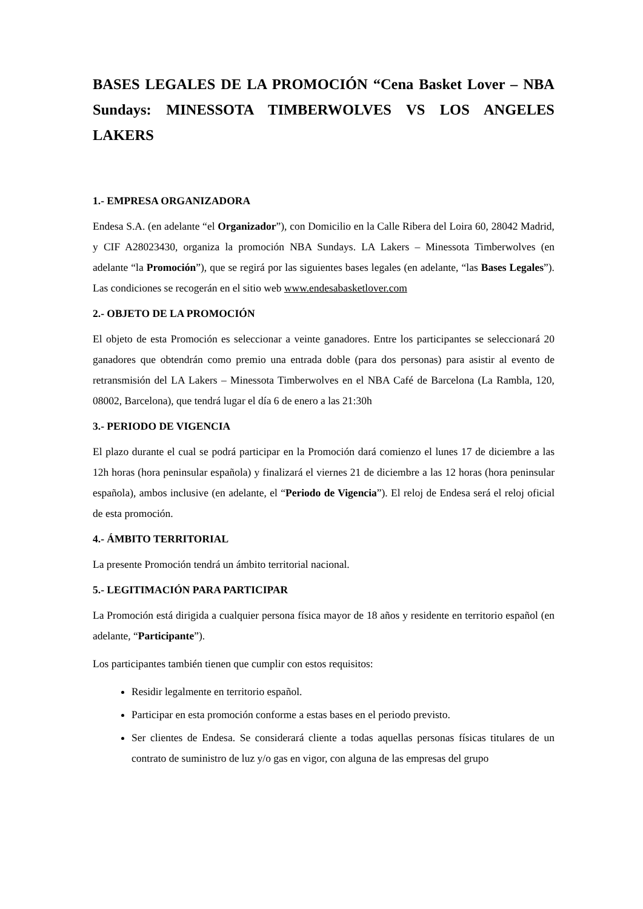BASES LEGALES DE LA PROMOCIÓN “Cena Basket Lover – NBA Sundays: MINESSOTA TIMBERWOLVES VS LOS ANGELES LAKERS
1.- EMPRESA ORGANIZADORA
Endesa S.A. (en adelante “el Organizador”), con Domicilio en la Calle Ribera del Loira 60, 28042 Madrid, y CIF A28023430, organiza la promoción NBA Sundays. LA Lakers – Minessota Timberwolves (en adelante “la Promoción”), que se regirá por las siguientes bases legales (en adelante, “las Bases Legales”). Las condiciones se recogerán en el sitio web www.endesabasketlover.com
2.- OBJETO DE LA PROMOCIÓN
El objeto de esta Promoción es seleccionar a veinte ganadores. Entre los participantes se seleccionará 20 ganadores que obtendrán como premio una entrada doble (para dos personas) para asistir al evento de retransmisión del LA Lakers – Minessota Timberwolves en el NBA Café de Barcelona (La Rambla, 120, 08002, Barcelona), que tendrá lugar el día 6 de enero a las 21:30h
3.- PERIODO DE VIGENCIA
El plazo durante el cual se podrá participar en la Promoción dará comienzo el lunes 17 de diciembre a las 12h horas (hora peninsular española) y finalizará el viernes 21 de diciembre a las 12 horas (hora peninsular española), ambos inclusive (en adelante, el “Periodo de Vigencia”). El reloj de Endesa será el reloj oficial de esta promoción.
4.- ÁMBITO TERRITORIAL
La presente Promoción tendrá un ámbito territorial nacional.
5.- LEGITIMACIÓN PARA PARTICIPAR
La Promoción está dirigida a cualquier persona física mayor de 18 años y residente en territorio español (en adelante, “Participante”).
Los participantes también tienen que cumplir con estos requisitos:
Residir legalmente en territorio español.
Participar en esta promoción conforme a estas bases en el periodo previsto.
Ser clientes de Endesa. Se considerará cliente a todas aquellas personas físicas titulares de un contrato de suministro de luz y/o gas en vigor, con alguna de las empresas del grupo